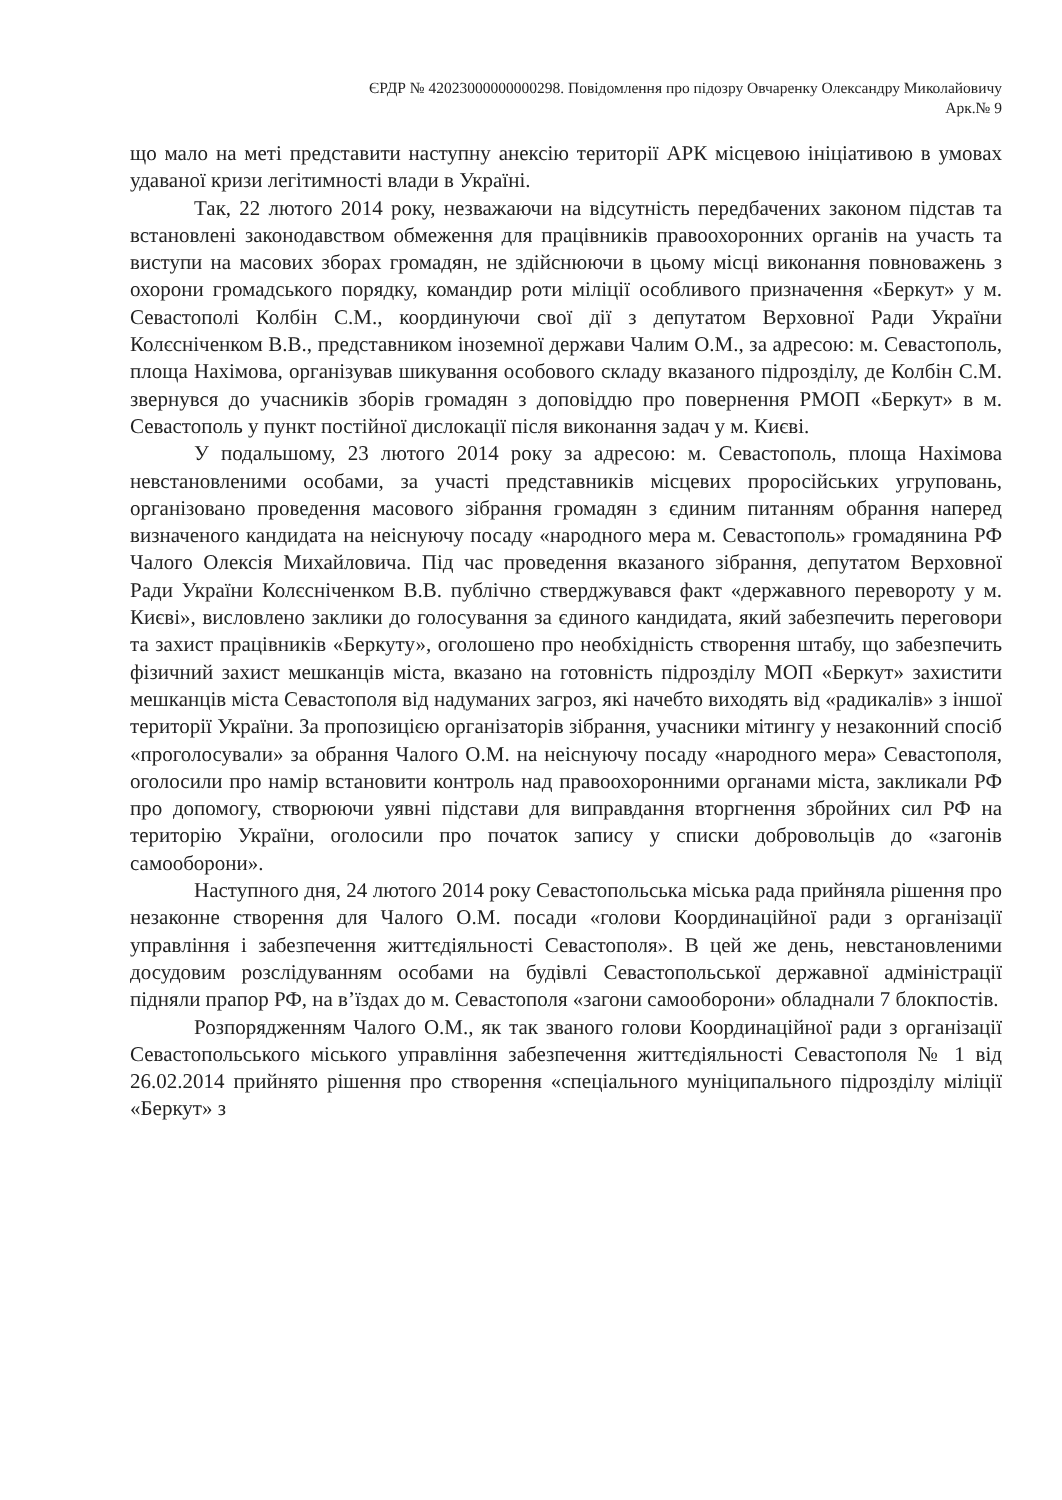ЄРДР № 42023000000000298. Повідомлення про підозру Овчаренку Олександру Миколайовичу
Арк.№ 9
що мало на меті представити наступну анексію території АРК місцевою ініціативою в умовах удаваної кризи легітимності влади в Україні.
Так, 22 лютого 2014 року, незважаючи на відсутність передбачених законом підстав та встановлені законодавством обмеження для працівників правоохоронних органів на участь та виступи на масових зборах громадян, не здійснюючи в цьому місці виконання повноважень з охорони громадського порядку, командир роти міліції особливого призначення «Беркут» у м. Севастополі Колбін С.М., координуючи свої дії з депутатом Верховної Ради України Колєсніченком В.В., представником іноземної держави Чалим О.М., за адресою: м. Севастополь, площа Нахімова, організував шикування особового складу вказаного підрозділу, де Колбін С.М. звернувся до учасників зборів громадян з доповіддю про повернення РМОП «Беркут» в м. Севастополь у пункт постійної дислокації після виконання задач у м. Києві.
У подальшому, 23 лютого 2014 року за адресою: м. Севастополь, площа Нахімова невстановленими особами, за участі представників місцевих проросійських угруповань, організовано проведення масового зібрання громадян з єдиним питанням обрання наперед визначеного кандидата на неіснуючу посаду «народного мера м. Севастополь» громадянина РФ Чалого Олексія Михайловича. Під час проведення вказаного зібрання, депутатом Верховної Ради України Колєсніченком В.В. публічно стверджувався факт «державного перевороту у м. Києві», висловлено заклики до голосування за єдиного кандидата, який забезпечить переговори та захист працівників «Беркуту», оголошено про необхідність створення штабу, що забезпечить фізичний захист мешканців міста, вказано на готовність підрозділу МОП «Беркут» захистити мешканців міста Севастополя від надуманих загроз, які начебто виходять від «радикалів» з іншої території України. За пропозицією організаторів зібрання, учасники мітингу у незаконний спосіб «проголосували» за обрання Чалого О.М. на неіснуючу посаду «народного мера» Севастополя, оголосили про намір встановити контроль над правоохоронними органами міста, закликали РФ про допомогу, створюючи уявні підстави для виправдання вторгнення збройних сил РФ на територію України, оголосили про початок запису у списки добровольців до «загонів самооборони».
Наступного дня, 24 лютого 2014 року Севастопольська міська рада прийняла рішення про незаконне створення для Чалого О.М. посади «голови Координаційної ради з організації управління і забезпечення життєдіяльності Севастополя». В цей же день, невстановленими досудовим розслідуванням особами на будівлі Севастопольської державної адміністрації підняли прапор РФ, на в’їздах до м. Севастополя «загони самооборони» обладнали 7 блокпостів.
Розпорядженням Чалого О.М., як так званого голови Координаційної ради з організації Севастопольського міського управління забезпечення життєдіяльності Севастополя № 1 від 26.02.2014 прийнято рішення про створення «спеціального муніципального підрозділу міліції «Беркут» з